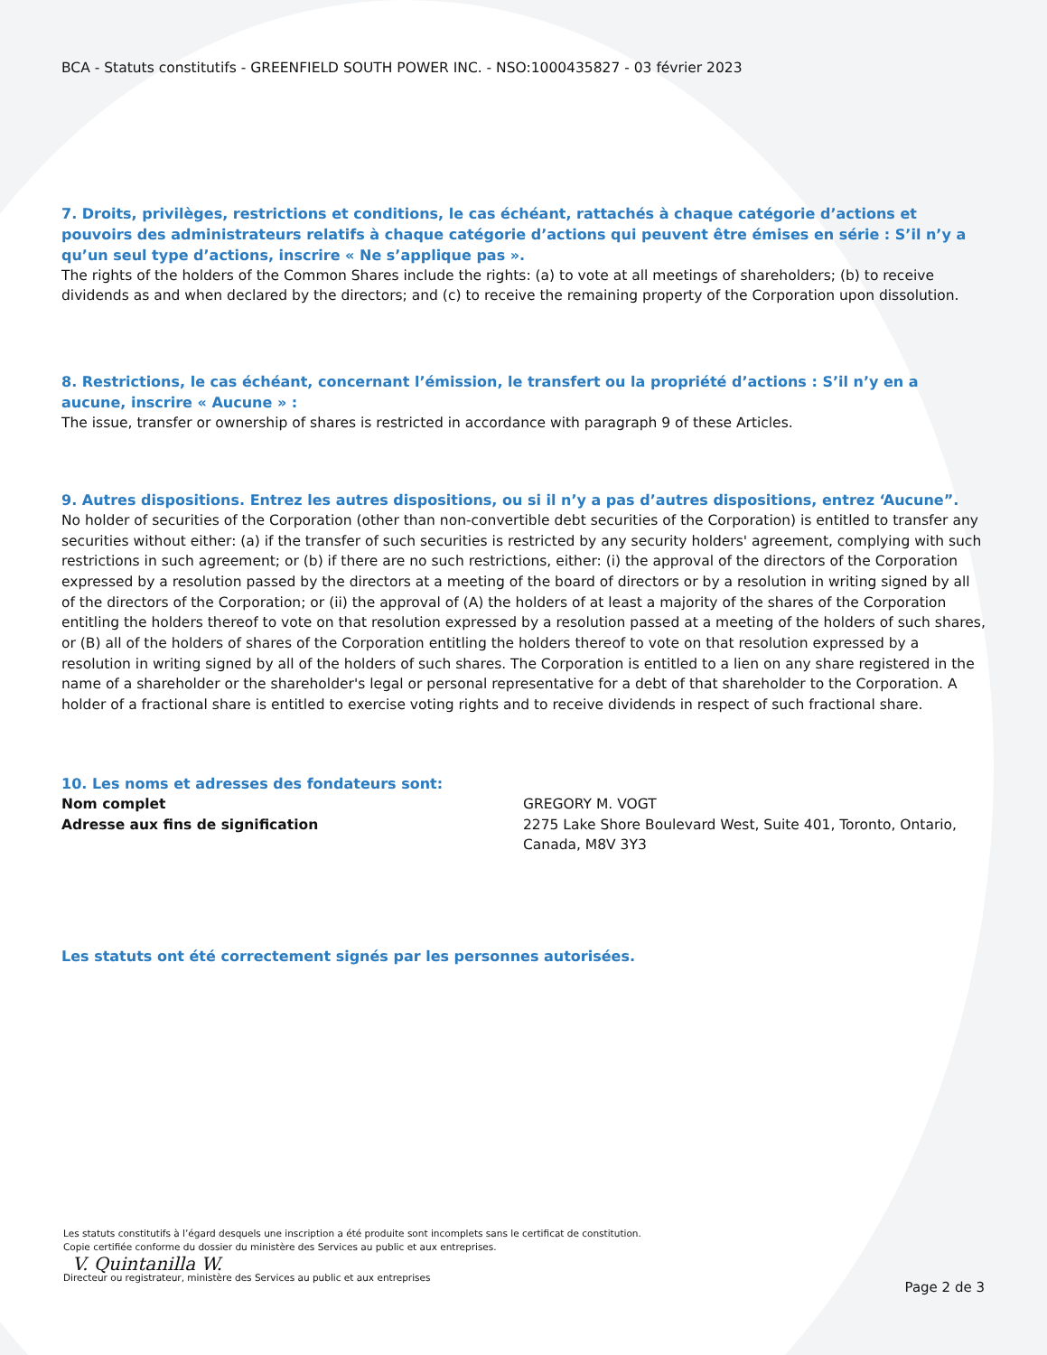BCA - Statuts constitutifs - GREENFIELD SOUTH POWER INC. - NSO:1000435827 - 03 février 2023
7. Droits, privilèges, restrictions et conditions, le cas échéant, rattachés à chaque catégorie d’actions et pouvoirs des administrateurs relatifs à chaque catégorie d’actions qui peuvent être émises en série : S’il n’y a qu’un seul type d’actions, inscrire « Ne s’applique pas ».
The rights of the holders of the Common Shares include the rights: (a) to vote at all meetings of shareholders; (b) to receive dividends as and when declared by the directors; and (c) to receive the remaining property of the Corporation upon dissolution.
8. Restrictions, le cas échéant, concernant l’émission, le transfert ou la propriété d’actions : S’il n’y en a aucune, inscrire « Aucune » :
The issue, transfer or ownership of shares is restricted in accordance with paragraph 9 of these Articles.
9. Autres dispositions. Entrez les autres dispositions, ou si il n’y a pas d’autres dispositions, entrez ‘Aucune”.
No holder of securities of the Corporation (other than non-convertible debt securities of the Corporation) is entitled to transfer any securities without either: (a) if the transfer of such securities is restricted by any security holders' agreement, complying with such restrictions in such agreement; or (b) if there are no such restrictions, either: (i) the approval of the directors of the Corporation expressed by a resolution passed by the directors at a meeting of the board of directors or by a resolution in writing signed by all of the directors of the Corporation; or (ii) the approval of (A) the holders of at least a majority of the shares of the Corporation entitling the holders thereof to vote on that resolution expressed by a resolution passed at a meeting of the holders of such shares, or (B) all of the holders of shares of the Corporation entitling the holders thereof to vote on that resolution expressed by a resolution in writing signed by all of the holders of such shares. The Corporation is entitled to a lien on any share registered in the name of a shareholder or the shareholder's legal or personal representative for a debt of that shareholder to the Corporation. A holder of a fractional share is entitled to exercise voting rights and to receive dividends in respect of such fractional share.
10. Les noms et adresses des fondateurs sont:
Nom complet GREGORY M. VOGT Adresse aux fins de signification 2275 Lake Shore Boulevard West, Suite 401, Toronto, Ontario, Canada, M8V 3Y3
Les statuts ont été correctement signés par les personnes autorisées.
Les statuts constitutifs à l’égard desquels une inscription a été produite sont incomplets sans le certificat de constitution.
Copie certifiée conforme du dossier du ministère des Services au public et aux entreprises.
V. Quintanilla W.
Directeur ou registrateur, ministère des Services au public et aux entreprises
Page 2 de 3